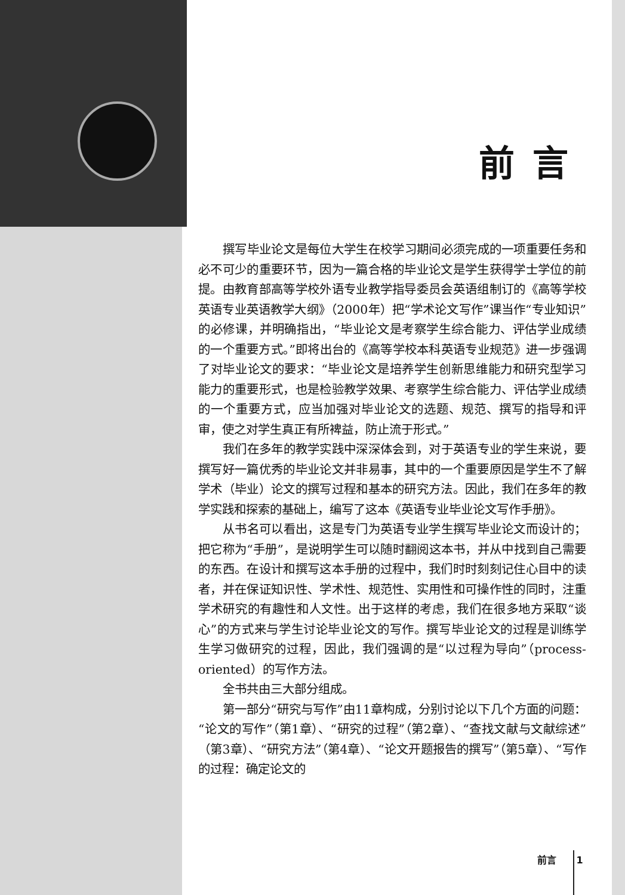前言
撰写毕业论文是每位大学生在校学习期间必须完成的一项重要任务和必不可少的重要环节，因为一篇合格的毕业论文是学生获得学士学位的前提。由教育部高等学校外语专业教学指导委员会英语组制订的《高等学校英语专业英语教学大纲》（2000年）把“学术论文写作”课当作“专业知识”的必修课，并明确指出，“毕业论文是考察学生综合能力、评估学业成绩的一个重要方式。”即将出台的《高等学校本科英语专业规范》进一步强调了对毕业论文的要求：“毕业论文是培养学生创新思维能力和研究型学习能力的重要形式，也是检验教学效果、考察学生综合能力、评估学业成绩的一个重要方式，应当加强对毕业论文的选题、规范、撰写的指导和评审，使之对学生真正有所裨益，防止流于形式。”
我们在多年的教学实践中深深体会到，对于英语专业的学生来说，要撰写好一篇优秀的毕业论文并非易事，其中的一个重要原因是学生不了解学术（毕业）论文的撰写过程和基本的研究方法。因此，我们在多年的教学实践和探索的基础上，编写了这本《英语专业毕业论文写作手册》。
从书名可以看出，这是专门为英语专业学生撰写毕业论文而设计的；把它称为“手册”，是说明学生可以随时翻阅这本书，并从中找到自己需要的东西。在设计和撰写这本手册的过程中，我们时时刻刻记住心目中的读者，并在保证知识性、学术性、规范性、实用性和可操作性的同时，注重学术研究的有趣性和人文性。出于这样的考虑，我们在很多地方采取“谈心”的方式来与学生讨论毕业论文的写作。撰写毕业论文的过程是训练学生学习做研究的过程，因此，我们强调的是“以过程为导向”（process-oriented）的写作方法。
全书共由三大部分组成。
第一部分“研究与写作”由11章构成，分别讨论以下几个方面的问题：“论文的写作”（第1章）、“研究的过程”（第2章）、“查找文献与文献综述”（第3章）、“研究方法”（第4章）、“论文开题报告的撰写”（第5章）、“写作的过程：确定论文的
前言 1